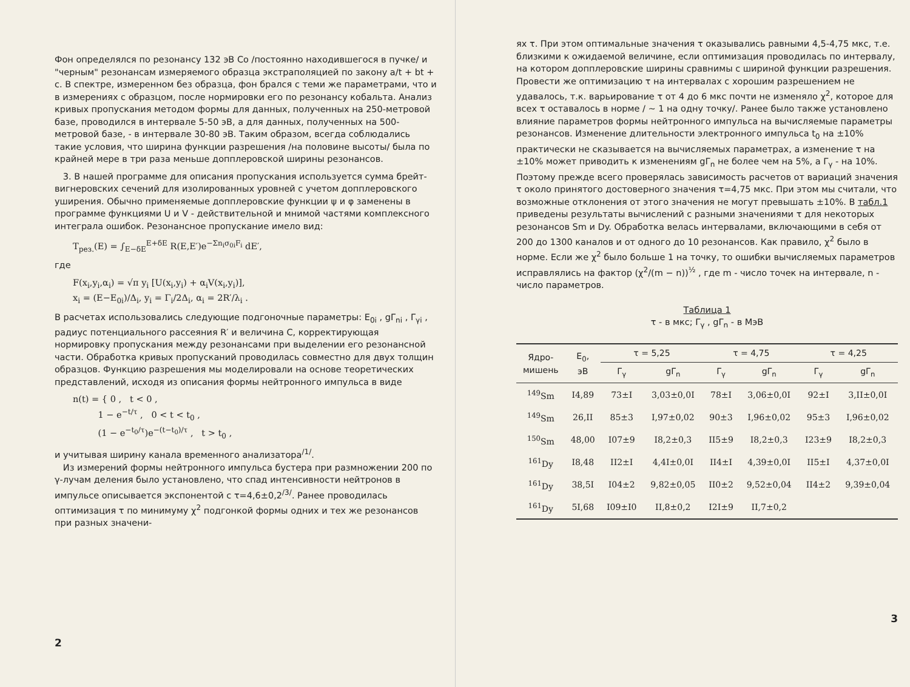Фон определялся по резонансу 132 эВ Co /постоянно находившегося в пучке/ и "черным" резонансам измеряемого образца экстраполяцией по закону a/t + bt + c. В спектре, измеренном без образца, фон брался с теми же параметрами, что и в измерениях с образцом, после нормировки его по резонансу кобальта. Анализ кривых пропускания методом формы для данных, полученных на 250-метровой базе, проводился в интервале 5-50 эВ, а для данных, полученных на 500-метровой базе, - в интервале 30-80 эВ. Таким образом, всегда соблюдались такие условия, что ширина функции разрешения /на половине высоты/ была по крайней мере в три раза меньше допплеровской ширины резонансов.
3. В нашей программе для описания пропускания используется сумма брейт-вигнеровских сечений для изолированных уровней с учетом допплеровского уширения. Обычно применяемые допплеровские функции ψ и φ заменены в программе функциями U и V - действительной и мнимой частями комплексного интеграла ошибок. Резонансное пропускание имело вид:
T<sub>рез.</sub>(E) = ∫<sub>E−δE</sub><sup>E+δE</sup> R(E,E′)e<sup>−Σn<sub>i</sub>σ<sub>0i</sub>F<sub>i</sub></sup> dE′,
где
F(x<sub>i</sub>,y<sub>i</sub>,α<sub>i</sub>) = √π y<sub>i</sub> [U(x<sub>i</sub>,y<sub>i</sub>) + α<sub>i</sub>V(x<sub>i</sub>,y<sub>i</sub>)],
x<sub>i</sub> = (E−E<sub>0i</sub>)/Δ<sub>i</sub>, y<sub>i</sub> = Γ<sub>i</sub>/2Δ<sub>i</sub>, α<sub>i</sub> = 2R′/λ<sub>i</sub> .
В расчетах использовались следующие подгоночные параметры: E<sub>0i</sub> , gΓ<sub>ni</sub> , Γ<sub>γi</sub> , радиус потенциального рассеяния R′ и величина C, корректирующая нормировку пропускания между резонансами при выделении его резонансной части. Обработка кривых пропусканий проводилась совместно для двух толщин образцов. Функцию разрешения мы моделировали на основе теоретических представлений, исходя из описания формы нейтронного импульса в виде
n(t) = { 0 , t < 0 ,
1 − e<sup>−t/τ</sup> , 0 < t < t<sub>0</sub> ,
(1 − e<sup>−t<sub>0</sub>/τ</sup>)e<sup>−(t−t<sub>0</sub>)/τ</sup> , t > t<sub>0</sub> ,
и учитывая ширину канала временного анализатора<sup>/1/</sup>.
Из измерений формы нейтронного импульса бустера при размножении 200 по γ-лучам деления было установлено, что спад интенсивности нейтронов в импульсе описывается экспонентой с τ=4,6±0,2<sup>/3/</sup>. Ранее проводилась оптимизация τ по минимуму χ<sup>2</sup> подгонкой формы одних и тех же резонансов при разных значени-
2
ях τ. При этом оптимальные значения τ оказывались равными 4,5-4,75 мкс, т.е. близкими к ожидаемой величине, если оптимизация проводилась по интервалу, на котором допплеровские ширины сравнимы с шириной функции разрешения. Провести же оптимизацию τ на интервалах с хорошим разрешением не удавалось, т.к. варьирование τ от 4 до 6 мкс почти не изменяло χ<sup>2</sup>, которое для всех τ оставалось в норме / ~ 1 на одну точку/. Ранее было также установлено влияние параметров формы нейтронного импульса на вычисляемые параметры резонансов. Изменение длительности электронного импульса t<sub>0</sub> на ±10% практически не сказывается на вычисляемых параметрах, а изменение τ на ±10% может приводить к изменениям gΓ<sub>n</sub> не более чем на 5%, а Γ<sub>γ</sub> - на 10%. Поэтому прежде всего проверялась зависимость расчетов от вариаций значения τ около принятого достоверного значения τ=4,75 мкс. При этом мы считали, что возможные отклонения от этого значения не могут превышать ±10%. В табл.1 приведены результаты вычислений с разными значениями τ для некоторых резонансов Sm и Dy. Обработка велась интервалами, включающими в себя от 200 до 1300 каналов и от одного до 10 резонансов. Как правило, χ<sup>2</sup> было в норме. Если же χ<sup>2</sup> было больше 1 на точку, то ошибки вычисляемых параметров исправлялись на фактор (χ<sup>2</sup>/(m − n))<sup>½</sup> , где m - число точек на интервале, n - число параметров.
Таблица 1
τ - в мкс; Γ<sub>γ</sub> , gΓ<sub>n</sub> - в МэВ
| Ядро- мишень | E<sub>0</sub>, эВ | τ = 5,25 | | τ = 4,75 | | τ = 4,25 | |
| --- | --- | --- | --- | --- | --- | --- | --- |
| | | Γ<sub>γ</sub> | gΓ<sub>n</sub> | Γ<sub>γ</sub> | gΓ<sub>n</sub> | Γ<sub>γ</sub> | gΓ<sub>n</sub> |
| <sup>149</sup>Sm | I4,89 | 73±I | 3,03±0,0I | 78±I | 3,06±0,0I | 92±I | 3,II±0,0I |
| <sup>149</sup>Sm | 26,II | 85±3 | I,97±0,02 | 90±3 | I,96±0,02 | 95±3 | I,96±0,02 |
| <sup>150</sup>Sm | 48,00 | I07±9 | I8,2±0,3 | II5±9 | I8,2±0,3 | I23±9 | I8,2±0,3 |
| <sup>161</sup>Dy | I8,48 | II2±I | 4,4I±0,0I | II4±I | 4,39±0,0I | II5±I | 4,37±0,0I |
| <sup>161</sup>Dy | 38,5I | I04±2 | 9,82±0,05 | II0±2 | 9,52±0,04 | II4±2 | 9,39±0,04 |
| <sup>161</sup>Dy | 5I,68 | I09±I0 | II,8±0,2 | I2I±9 | II,7±0,2 | | |
3